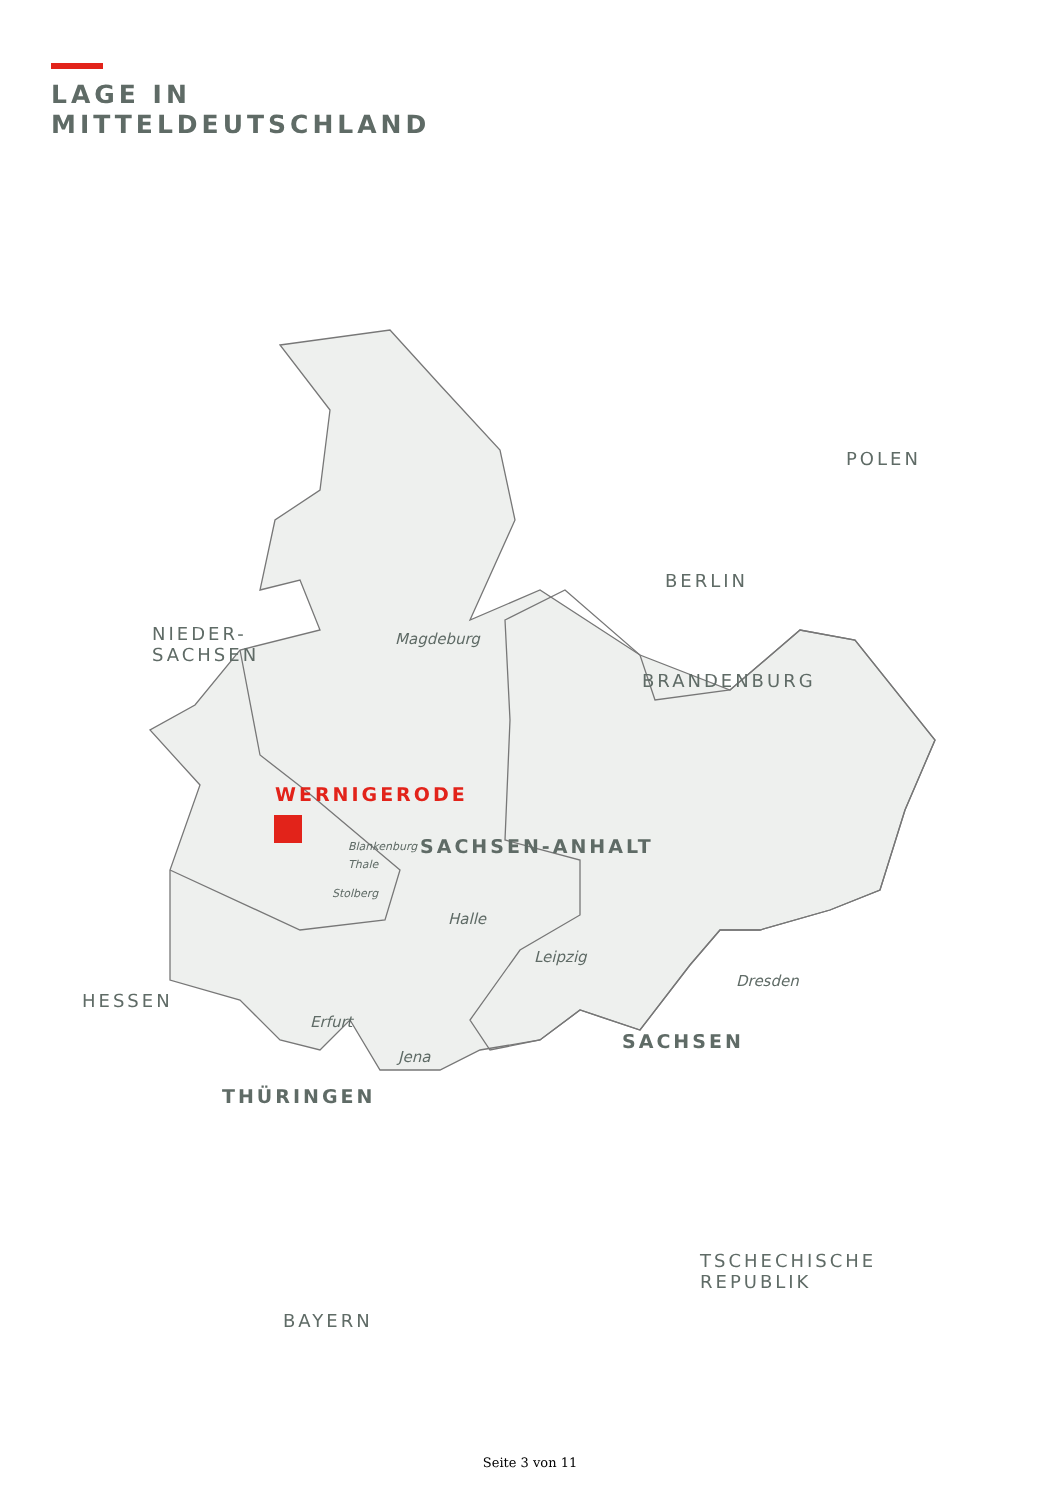LAGE IN
MITTELDEUTSCHLAND
WERNIGERODE
NIEDER-
SACHSEN
HESSEN
BERLIN
BRANDENBURG
POLEN
Magdeburg
Blankenburg
Thale
SACHSEN-ANHALT
Stolberg
Halle
Leipzig
Dresden
Erfurt
Jena
SACHSEN
THÜRINGEN
TSCHECHISCHE
REPUBLIK
BAYERN
Seite 3 von 11